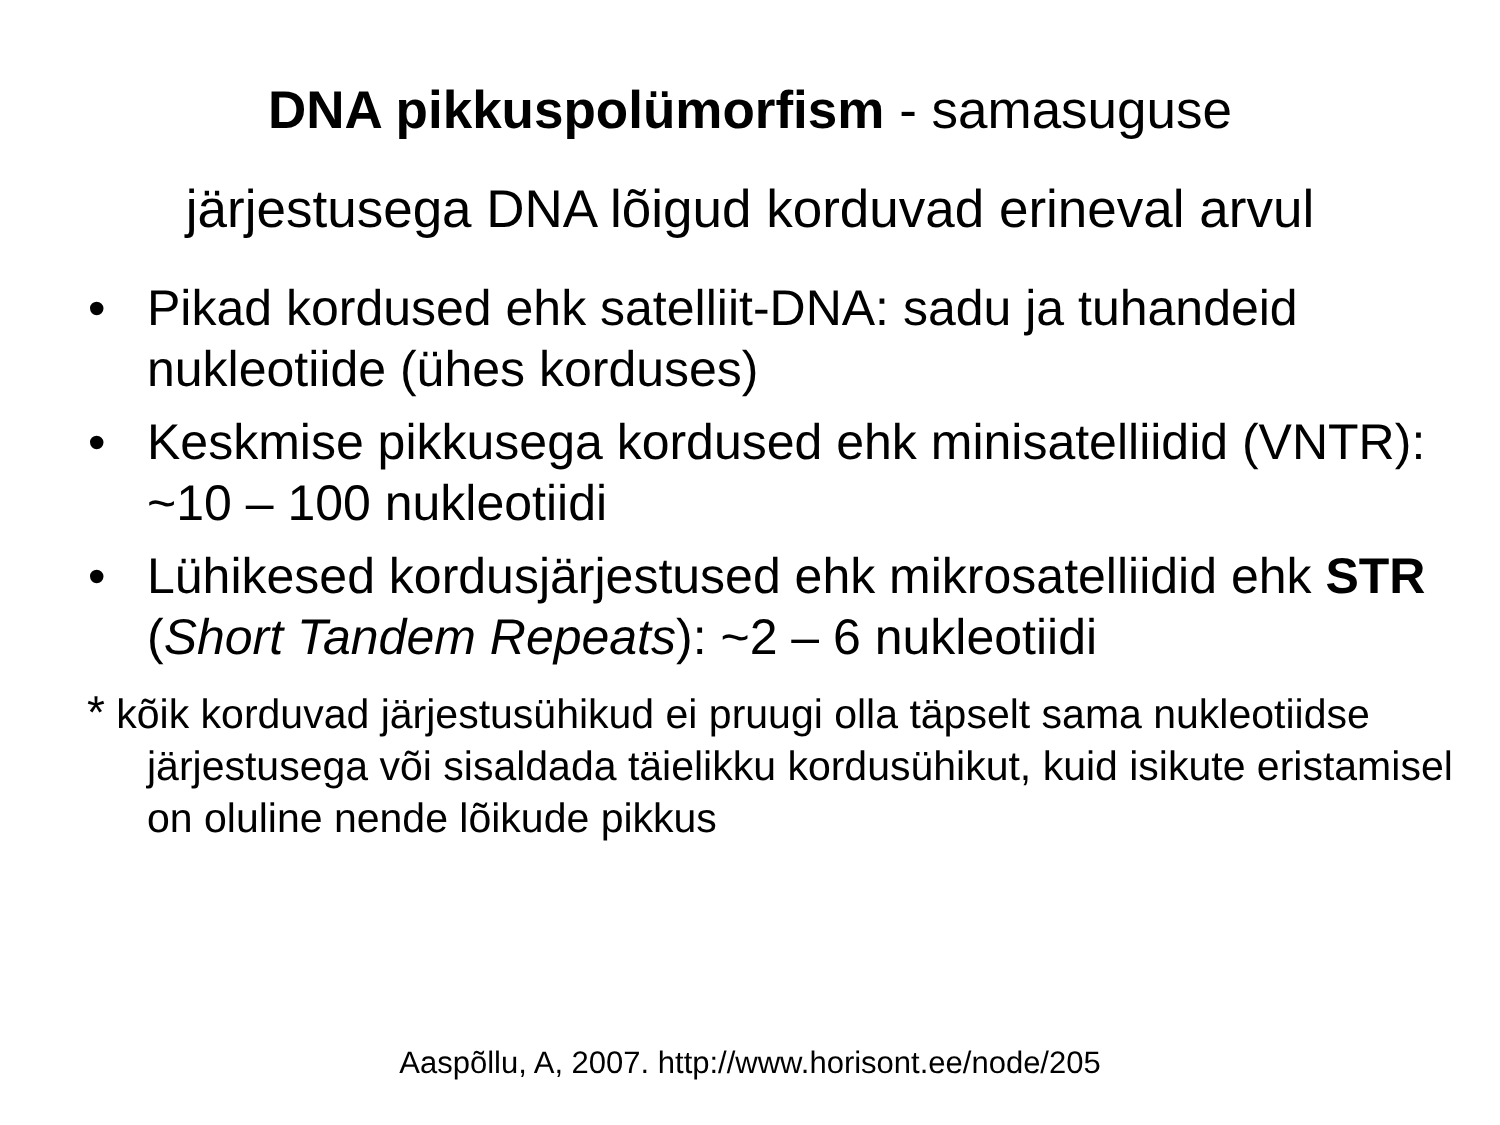DNA pikkuspolümorfism - samasuguse
järjestusega DNA lõigud korduvad erineval arvul
• Pikad kordused ehk satelliit-DNA: sadu ja tuhandeid nukleotiide (ühes korduses)
• Keskmise pikkusega kordused ehk minisatelliidid (VNTR): ~10 – 100 nukleotiidi
• Lühikesed kordusjärjestused ehk mikrosatelliidid ehk STR (Short Tandem Repeats): ~2 – 6 nukleotiidi
* kõik korduvad järjestusühikud ei pruugi olla täpselt sama nukleotiidse järjestusega või sisaldada täielikku kordusühikut, kuid isikute eristamisel on oluline nende lõikude pikkus
Aaspõllu, A, 2007. http://www.horisont.ee/node/205